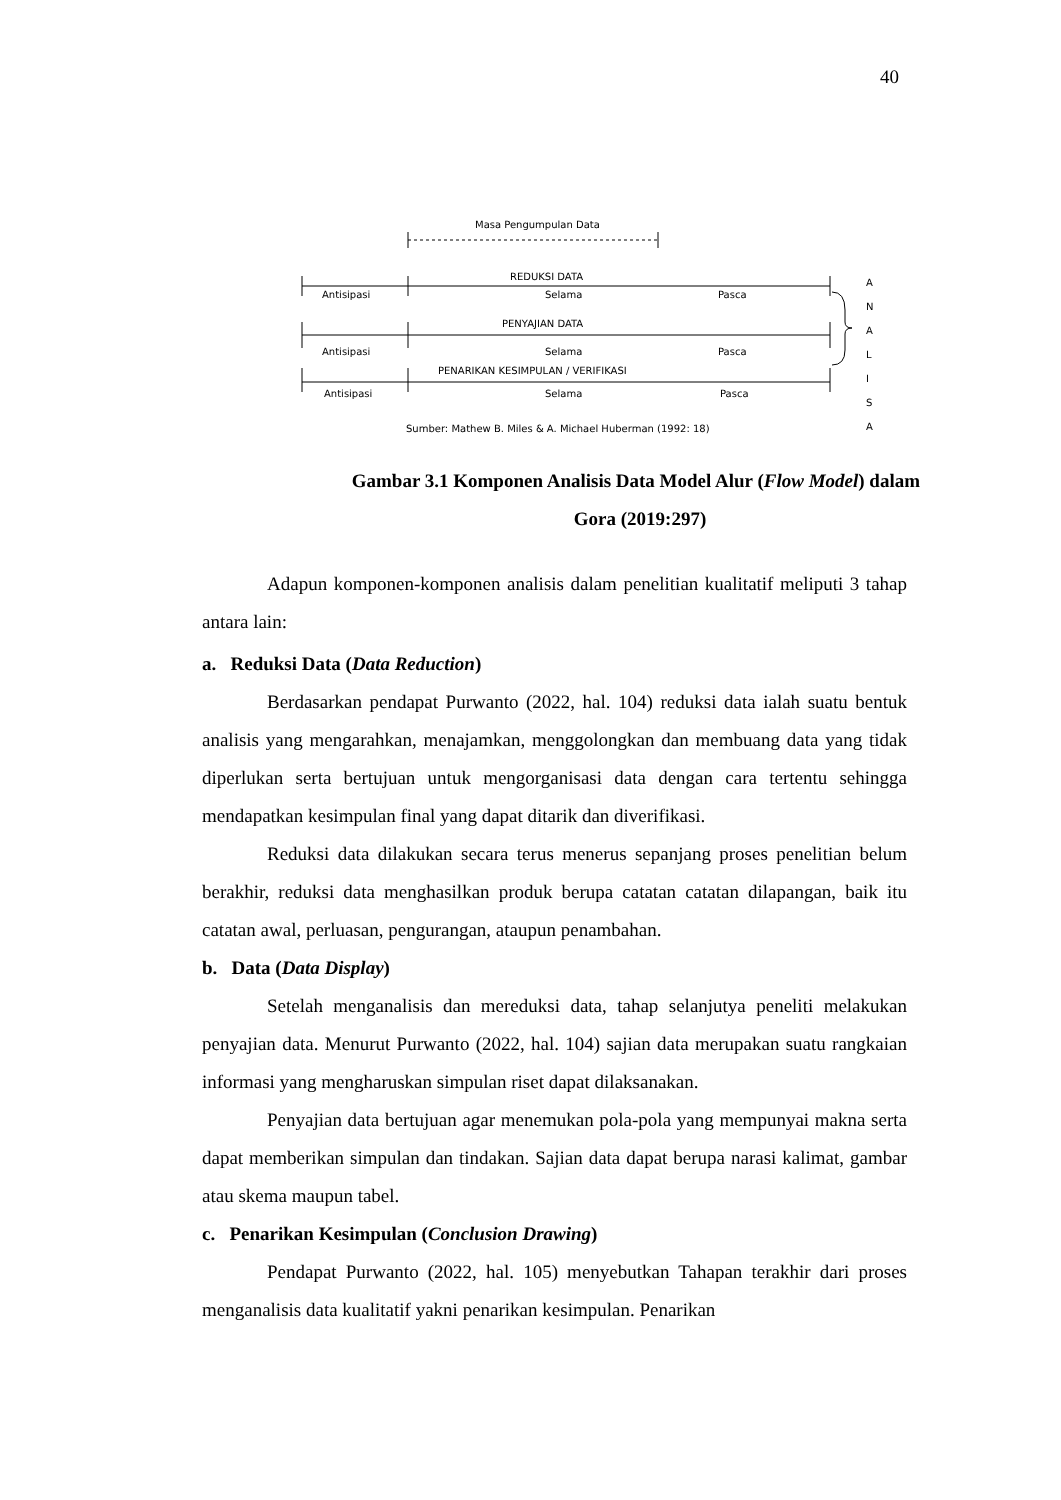40
Masa Pengumpulan Data
REDUKSI DATA
Antisipasi
Selama
Pasca
PENYAJIAN DATA
Antisipasi
Selama
Pasca
PENARIKAN KESIMPULAN / VERIFIKASI
Antisipasi
Selama
Pasca
Sumber: Mathew B. Miles & A. Michael Huberman (1992: 18)
A
N
A
L
I
S
A
Gambar 3.1 Komponen Analisis Data Model Alur (Flow Model) dalam
Gora (2019:297)
Adapun komponen-komponen analisis dalam penelitian kualitatif meliputi 3 tahap antara lain:
a. Reduksi Data (Data Reduction)
Berdasarkan pendapat Purwanto (2022, hal. 104) reduksi data ialah suatu bentuk analisis yang mengarahkan, menajamkan, menggolongkan dan membuang data yang tidak diperlukan serta bertujuan untuk mengorganisasi data dengan cara tertentu sehingga mendapatkan kesimpulan final yang dapat ditarik dan diverifikasi.
Reduksi data dilakukan secara terus menerus sepanjang proses penelitian belum berakhir, reduksi data menghasilkan produk berupa catatan catatan dilapangan, baik itu catatan awal, perluasan, pengurangan, ataupun penambahan.
b. Data (Data Display)
Setelah menganalisis dan mereduksi data, tahap selanjutya peneliti melakukan penyajian data. Menurut Purwanto (2022, hal. 104) sajian data merupakan suatu rangkaian informasi yang mengharuskan simpulan riset dapat dilaksanakan.
Penyajian data bertujuan agar menemukan pola-pola yang mempunyai makna serta dapat memberikan simpulan dan tindakan. Sajian data dapat berupa narasi kalimat, gambar atau skema maupun tabel.
c. Penarikan Kesimpulan (Conclusion Drawing)
Pendapat Purwanto (2022, hal. 105) menyebutkan Tahapan terakhir dari proses menganalisis data kualitatif yakni penarikan kesimpulan. Penarikan